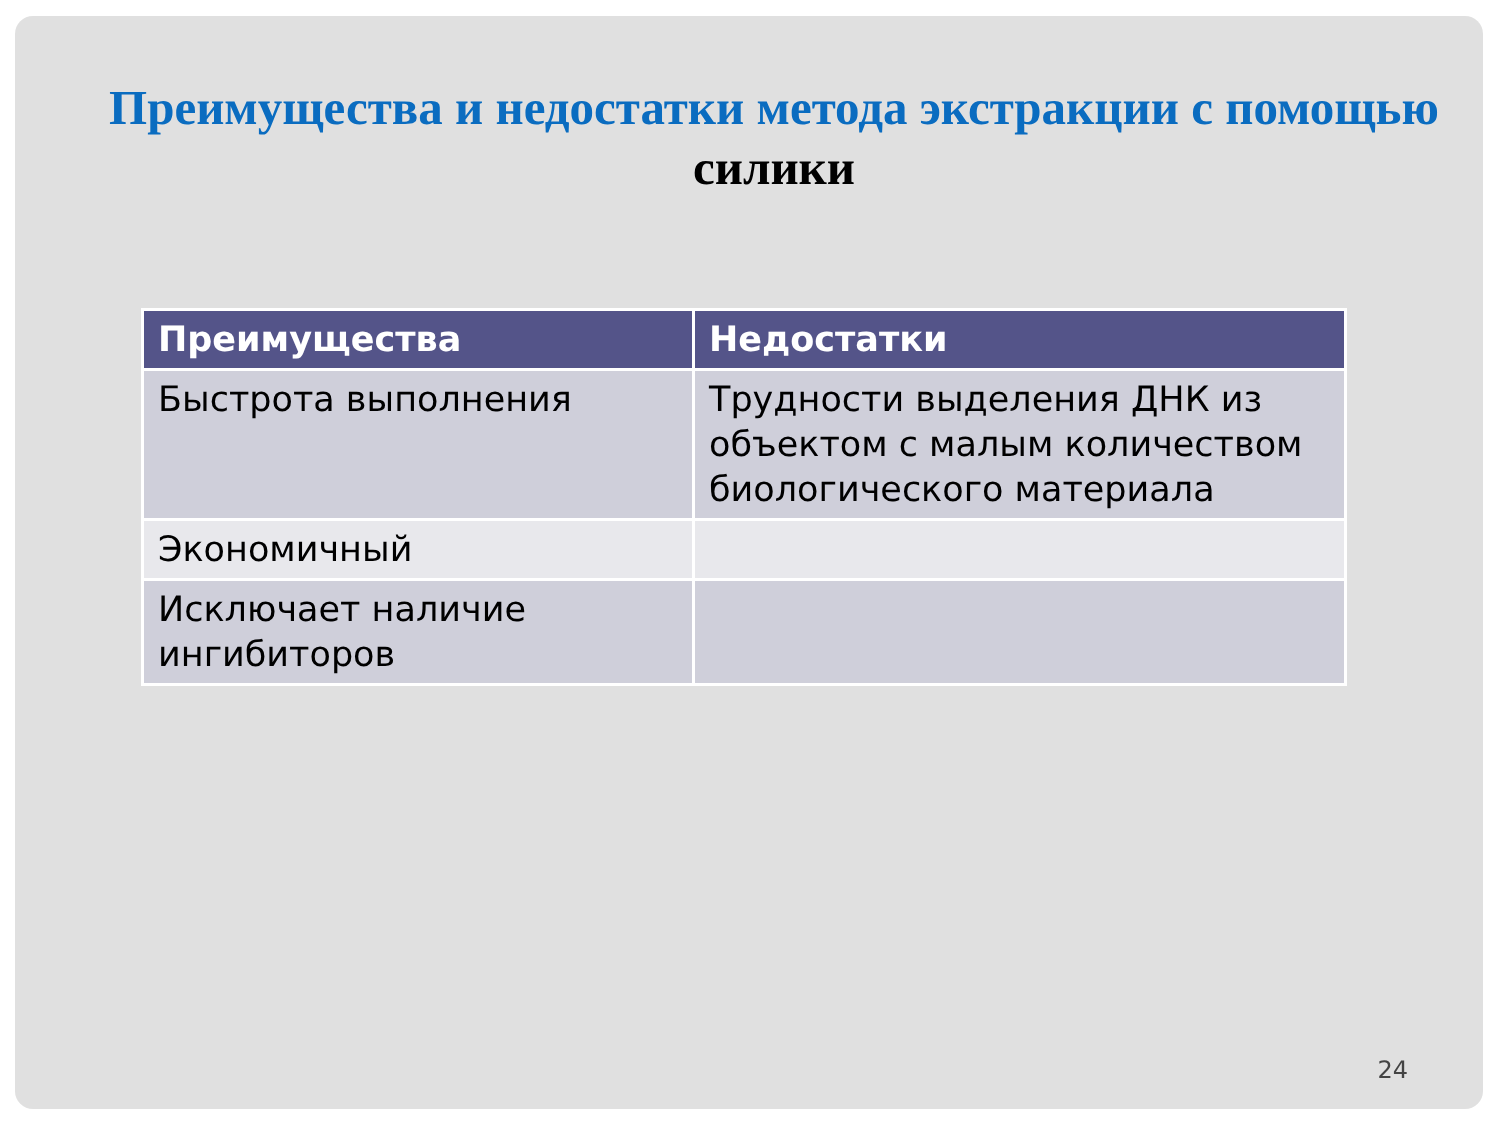Преимущества и недостатки метода экстракции с помощью силики
| Преимущества | Недостатки |
| --- | --- |
| Быстрота выполнения | Трудности выделения ДНК из объектом с малым количеством биологического материала |
| Экономичный | |
| Исключает наличие ингибиторов | |
24